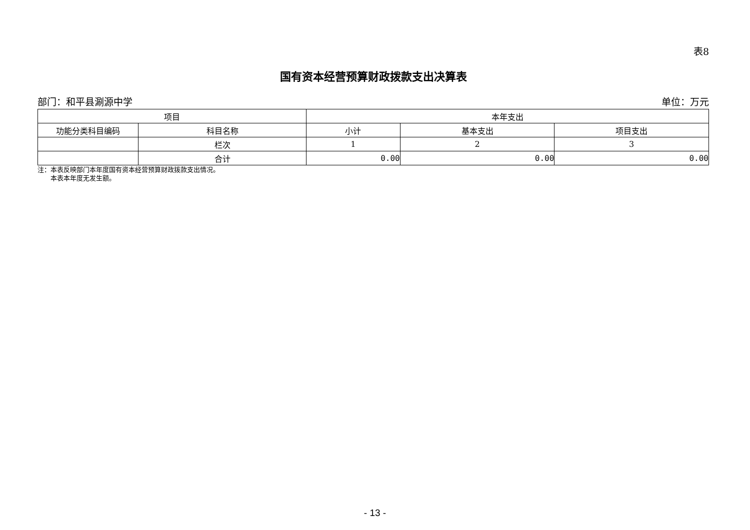表8
国有资本经营预算财政拨款支出决算表
部门：和平县涮源中学 单位：万元
| 项目 | | 本年支出 | | |
| --- | --- | --- | --- | --- |
| 功能分类科目编码 | 科目名称 | 小计 | 基本支出 | 项目支出 |
| | 栏次 | 1 | 2 | 3 |
| | 合计 | 0.00 | 0.00 | 0.00 |
注：本表反映部门本年度国有资本经营预算财政拨款支出情况。
  本表本年度无发生额。
- 13 -